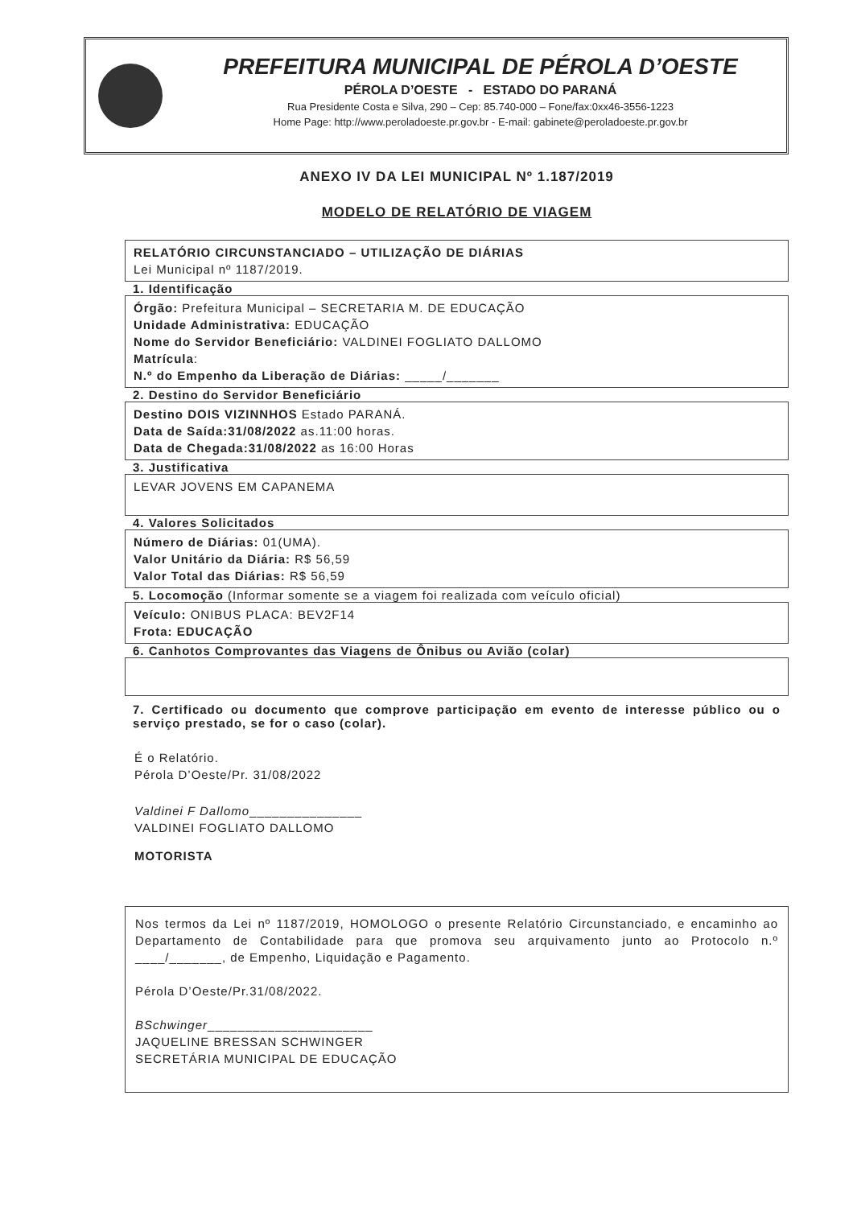PREFEITURA MUNICIPAL DE PÉROLA D’OESTE
PÉROLA D’OESTE - ESTADO DO PARANÁ
Rua Presidente Costa e Silva, 290 – Cep: 85.740-000 – Fone/fax:0xx46-3556-1223
Home Page: http://www.peroladoeste.pr.gov.br - E-mail: gabinete@peroladoeste.pr.gov.br
ANEXO IV DA LEI MUNICIPAL Nº 1.187/2019
MODELO DE RELATÓRIO DE VIAGEM
RELATÓRIO CIRCUNSTANCIADO – UTILIZAÇÃO DE DIÁRIAS
Lei Municipal nº 1187/2019.
1. Identificação
Órgão: Prefeitura Municipal – SECRETARIA M. DE EDUCAÇÃO
Unidade Administrativa: EDUCAÇÃO
Nome do Servidor Beneficiário: VALDINEI FOGLIATO DALLOMO
Matrícula:
N.º do Empenho da Liberação de Diárias: _____/_______
2. Destino do Servidor Beneficiário
Destino DOIS VIZINNHOS Estado PARANÁ.
Data de Saída:31/08/2022 as.11:00 horas.
Data de Chegada:31/08/2022 as 16:00 Horas
3. Justificativa
LEVAR JOVENS EM CAPANEMA
4. Valores Solicitados
Número de Diárias: 01(UMA).
Valor Unitário da Diária: R$ 56,59
Valor Total das Diárias: R$ 56,59
5. Locomoção (Informar somente se a viagem foi realizada com veículo oficial)
Veículo: ONIBUS PLACA: BEV2F14
Frota: EDUCAÇÃO
6. Canhotos Comprovantes das Viagens de Ônibus ou Avião (colar)
7. Certificado ou documento que comprove participação em evento de interesse público ou o serviço prestado, se for o caso (colar).
É o Relatório.
Pérola D’Oeste/Pr. 31/08/2022
Valdinei F Dallomo_______________
VALDINEI FOGLIATO DALLOMO
MOTORISTA
Nos termos da Lei nº 1187/2019, HOMOLOGO o presente Relatório Circunstanciado, e encaminho ao Departamento de Contabilidade para que promova seu arquivamento junto ao Protocolo n.º ____/_______, de Empenho, Liquidação e Pagamento.
Pérola D’Oeste/Pr.31/08/2022.
BSchwinger______________________
JAQUELINE BRESSAN SCHWINGER
SECRETÁRIA MUNICIPAL DE EDUCAÇÃO